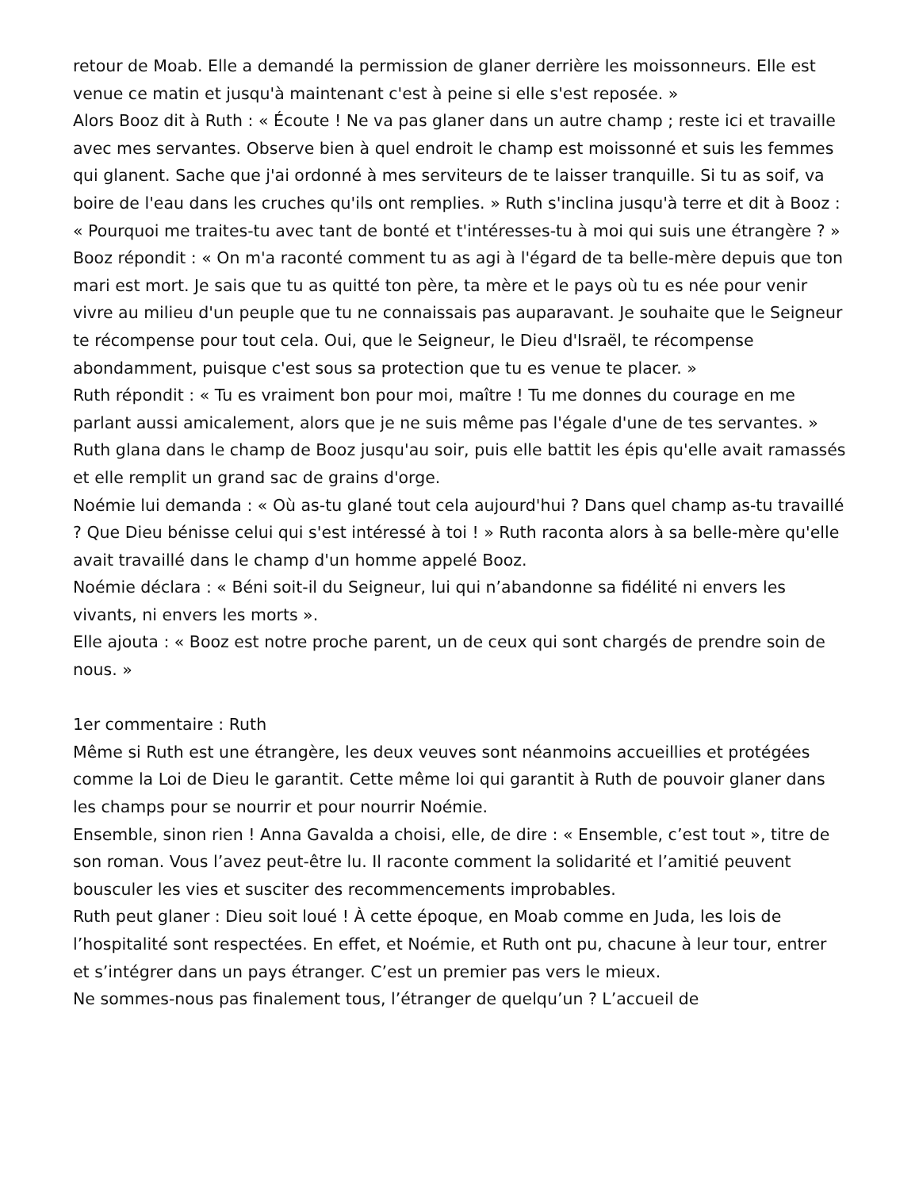retour de Moab. Elle a demandé la permission de glaner derrière les moissonneurs. Elle est venue ce matin et jusqu'à maintenant c'est à peine si elle s'est reposée. »
Alors Booz dit à Ruth : « Écoute ! Ne va pas glaner dans un autre champ ; reste ici et travaille avec mes servantes. Observe bien à quel endroit le champ est moissonné et suis les femmes qui glanent. Sache que j'ai ordonné à mes serviteurs de te laisser tranquille. Si tu as soif, va boire de l'eau dans les cruches qu'ils ont remplies. » Ruth s'inclina jusqu'à terre et dit à Booz : « Pourquoi me traites-tu avec tant de bonté et t'intéresses-tu à moi qui suis une étrangère ? » Booz répondit : « On m'a raconté comment tu as agi à l'égard de ta belle-mère depuis que ton mari est mort. Je sais que tu as quitté ton père, ta mère et le pays où tu es née pour venir vivre au milieu d'un peuple que tu ne connaissais pas auparavant. Je souhaite que le Seigneur te récompense pour tout cela. Oui, que le Seigneur, le Dieu d'Israël, te récompense abondamment, puisque c'est sous sa protection que tu es venue te placer. »
Ruth répondit : « Tu es vraiment bon pour moi, maître ! Tu me donnes du courage en me parlant aussi amicalement, alors que je ne suis même pas l'égale d'une de tes servantes. »
Ruth glana dans le champ de Booz jusqu'au soir, puis elle battit les épis qu'elle avait ramassés et elle remplit un grand sac de grains d'orge.
Noémie lui demanda : « Où as-tu glané tout cela aujourd'hui ? Dans quel champ as-tu travaillé ? Que Dieu bénisse celui qui s'est intéressé à toi ! » Ruth raconta alors à sa belle-mère qu'elle avait travaillé dans le champ d'un homme appelé Booz.
Noémie déclara : « Béni soit-il du Seigneur, lui qui n’abandonne sa fidélité ni envers les vivants, ni envers les morts ».
Elle ajouta : « Booz est notre proche parent, un de ceux qui sont chargés de prendre soin de nous. »
1er commentaire : Ruth
Même si Ruth est une étrangère, les deux veuves sont néanmoins accueillies et protégées comme la Loi de Dieu le garantit. Cette même loi qui garantit à Ruth de pouvoir glaner dans les champs pour se nourrir et pour nourrir Noémie.
Ensemble, sinon rien ! Anna Gavalda a choisi, elle, de dire : « Ensemble, c’est tout », titre de son roman. Vous l’avez peut-être lu. Il raconte comment la solidarité et l’amitié peuvent bousculer les vies et susciter des recommencements improbables.
Ruth peut glaner : Dieu soit loué ! À cette époque, en Moab comme en Juda, les lois de l’hospitalité sont respectées. En effet, et Noémie, et Ruth ont pu, chacune à leur tour, entrer et s’intégrer dans un pays étranger. C’est un premier pas vers le mieux.
Ne sommes-nous pas finalement tous, l’étranger de quelqu’un ? L’accueil de